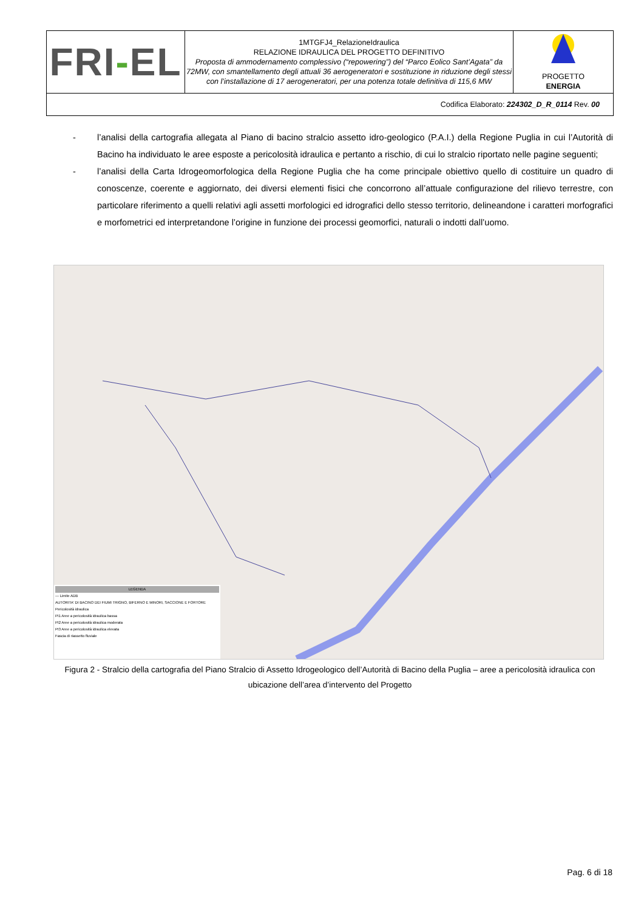| FRI - EL | 1MTGFJ4_RelazioneIdraulica RELAZIONE IDRAULICA DEL PROGETTO DEFINITIVO Proposta di ammodernamento complessivo (“repowering”) del “Parco Eolico Sant’Agata” da 72MW, con smantellamento degli attuali 36 aerogeneratori e sostituzione in riduzione degli stessi con l’installazione di 17 aerogeneratori, per una potenza totale definitiva di 115,6 MW | PROGETTO ENERGIA |
| Codifica Elaborato: 224302_D_R_0114 Rev. 00 | | |
- l’analisi della cartografia allegata al Piano di bacino stralcio assetto idro-geologico (P.A.I.) della Regione Puglia in cui l’Autorità di Bacino ha individuato le aree esposte a pericolosità idraulica e pertanto a rischio, di cui lo stralcio riportato nelle pagine seguenti;
- l’analisi della Carta Idrogeomorfologica della Regione Puglia che ha come principale obiettivo quello di costituire un quadro di conoscenze, coerente e aggiornato, dei diversi elementi fisici che concorrono all’attuale configurazione del rilievo terrestre, con particolare riferimento a quelli relativi agli assetti morfologici ed idrografici dello stesso territorio, delineandone i caratteri morfografici e morfometrici ed interpretandone l’origine in funzione dei processi geomorfici, naturali o indotti dall’uomo.
LEGENDA
--- Limite ADB
AUTORITA' DI BACINO DEI FIUMI TRIGNO, BIFERNO E MINORI, SACCIONE E FORTORE
Pericolosità idraulica
PI1 Aree a pericolosità idraulica bassa
PI2 Aree a pericolosità idraulica moderata
PI3 Aree a pericolosità idraulica elevata
Fascia di riassetto fluviale
Figura 2 - Stralcio della cartografia del Piano Stralcio di Assetto Idrogeologico dell’Autorità di Bacino della Puglia – aree a pericolosità idraulica con ubicazione dell’area d’intervento del Progetto
Pag. 6 di 18